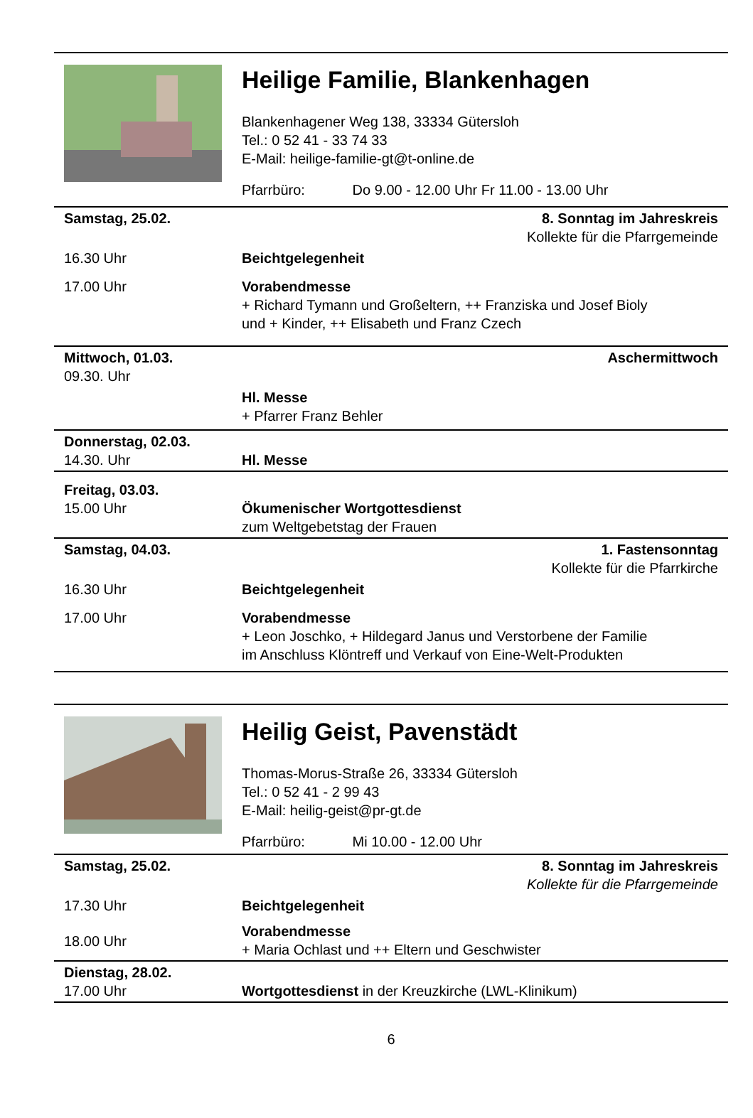Heilige Familie, Blankenhagen
Blankenhagener Weg 138, 33334 Gütersloh
Tel.: 0 52 41 - 33 74 33
E-Mail: heilige-familie-gt@t-online.de
Pfarrbüro: Do 9.00 - 12.00 Uhr Fr 11.00 - 13.00 Uhr
| Samstag, 25.02. | 8. Sonntag im Jahreskreis Kollekte für die Pfarrgemeinde |
| 16.30 Uhr | Beichtgelegenheit |
| 17.00 Uhr | Vorabendmesse + Richard Tymann und Großeltern, ++ Franziska und Josef Bioly und + Kinder, ++ Elisabeth und Franz Czech |
| Mittwoch, 01.03. 09.30. Uhr | Aschermittwoch |
| | Hl. Messe + Pfarrer Franz Behler |
| Donnerstag, 02.03. 14.30. Uhr | Hl. Messe |
| Freitag, 03.03. 15.00 Uhr | Ökumenischer Wortgottesdienst zum Weltgebetstag der Frauen |
| Samstag, 04.03. | 1. Fastensonntag Kollekte für die Pfarrkirche |
| 16.30 Uhr | Beichtgelegenheit |
| 17.00 Uhr | Vorabendmesse + Leon Joschko, + Hildegard Janus und Verstorbene der Familie im Anschluss Klöntreff und Verkauf von Eine-Welt-Produkten |
Heilig Geist, Pavenstädt
Thomas-Morus-Straße 26, 33334 Gütersloh
Tel.: 0 52 41 - 2 99 43
E-Mail: heilig-geist@pr-gt.de
Pfarrbüro: Mi 10.00 - 12.00 Uhr
| Samstag, 25.02. | 8. Sonntag im Jahreskreis Kollekte für die Pfarrgemeinde |
| 17.30 Uhr | Beichtgelegenheit |
| 18.00 Uhr | Vorabendmesse + Maria Ochlast und ++ Eltern und Geschwister |
| Dienstag, 28.02. 17.00 Uhr | Wortgottesdienst in der Kreuzkirche (LWL-Klinikum) |
6